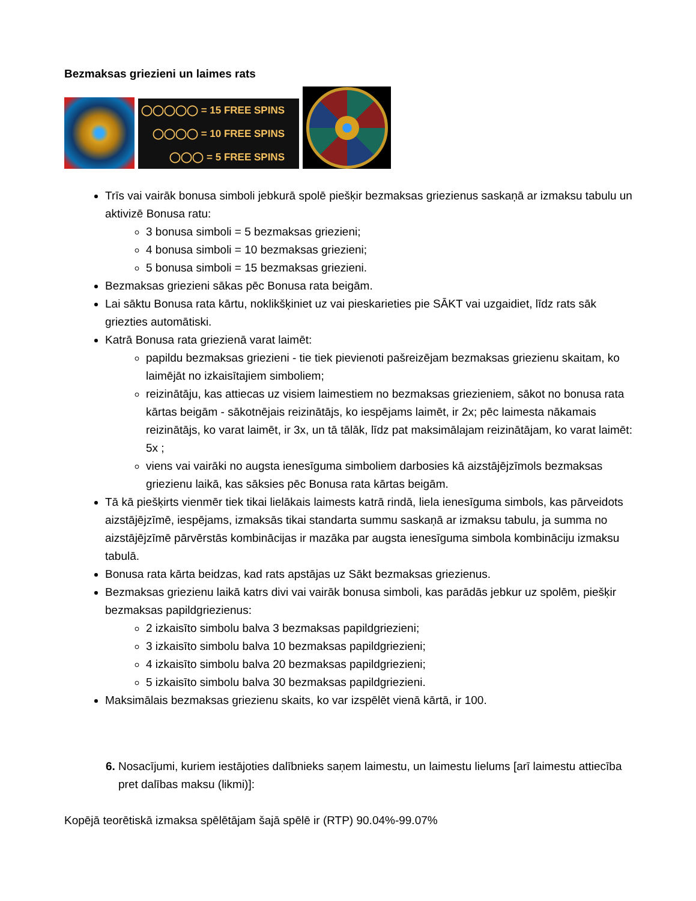Bezmaksas griezieni un laimes rats
◯◯◯◯◯ = 15 FREE SPINS
◯◯◯◯ = 10 FREE SPINS
◯◯◯ = 5 FREE SPINS
Trīs vai vairāk bonusa simboli jebkurā spolē piešķir bezmaksas griezienus saskaņā ar izmaksu tabulu un aktivizē Bonusa ratu:
3 bonusa simboli = 5 bezmaksas griezieni;
4 bonusa simboli = 10 bezmaksas griezieni;
5 bonusa simboli = 15 bezmaksas griezieni.
Bezmaksas griezieni sākas pēc Bonusa rata beigām.
Lai sāktu Bonusa rata kārtu, noklikšķiniet uz vai pieskarieties pie SĀKT vai uzgaidiet, līdz rats sāk griezties automātiski.
Katrā Bonusa rata griezienā varat laimēt:
papildu bezmaksas griezieni - tie tiek pievienoti pašreizējam bezmaksas griezienu skaitam, ko laimējāt no izkaisītajiem simboliem;
reizinātāju, kas attiecas uz visiem laimestiem no bezmaksas griezieniem, sākot no bonusa rata kārtas beigām - sākotnējais reizinātājs, ko iespējams laimēt, ir 2x; pēc laimesta nākamais reizinātājs, ko varat laimēt, ir 3x, un tā tālāk, līdz pat maksimālajam reizinātājam, ko varat laimēt: 5x ;
viens vai vairāki no augsta ienesīguma simboliem darbosies kā aizstājējzīmols bezmaksas griezienu laikā, kas sāksies pēc Bonusa rata kārtas beigām.
Tā kā piešķirts vienmēr tiek tikai lielākais laimests katrā rindā, liela ienesīguma simbols, kas pārveidots aizstājējzīmē, iespējams, izmaksās tikai standarta summu saskaņā ar izmaksu tabulu, ja summa no aizstājējzīmē pārvērstās kombinācijas ir mazāka par augsta ienesīguma simbola kombināciju izmaksu tabulā.
Bonusa rata kārta beidzas, kad rats apstājas uz Sākt bezmaksas griezienus.
Bezmaksas griezienu laikā katrs divi vai vairāk bonusa simboli, kas parādās jebkur uz spolēm, piešķir bezmaksas papildgriezienus:
2 izkaisīto simbolu balva 3 bezmaksas papildgriezieni;
3 izkaisīto simbolu balva 10 bezmaksas papildgriezieni;
4 izkaisīto simbolu balva 20 bezmaksas papildgriezieni;
5 izkaisīto simbolu balva 30 bezmaksas papildgriezieni.
Maksimālais bezmaksas griezienu skaits, ko var izspēlēt vienā kārtā, ir 100.
Nosacījumi, kuriem iestājoties dalībnieks saņem laimestu, un laimestu lielums [arī laimestu attiecība pret dalības maksu (likmi)]:
Kopējā teorētiskā izmaksa spēlētājam šajā spēlē ir (RTP) 90.04%-99.07%